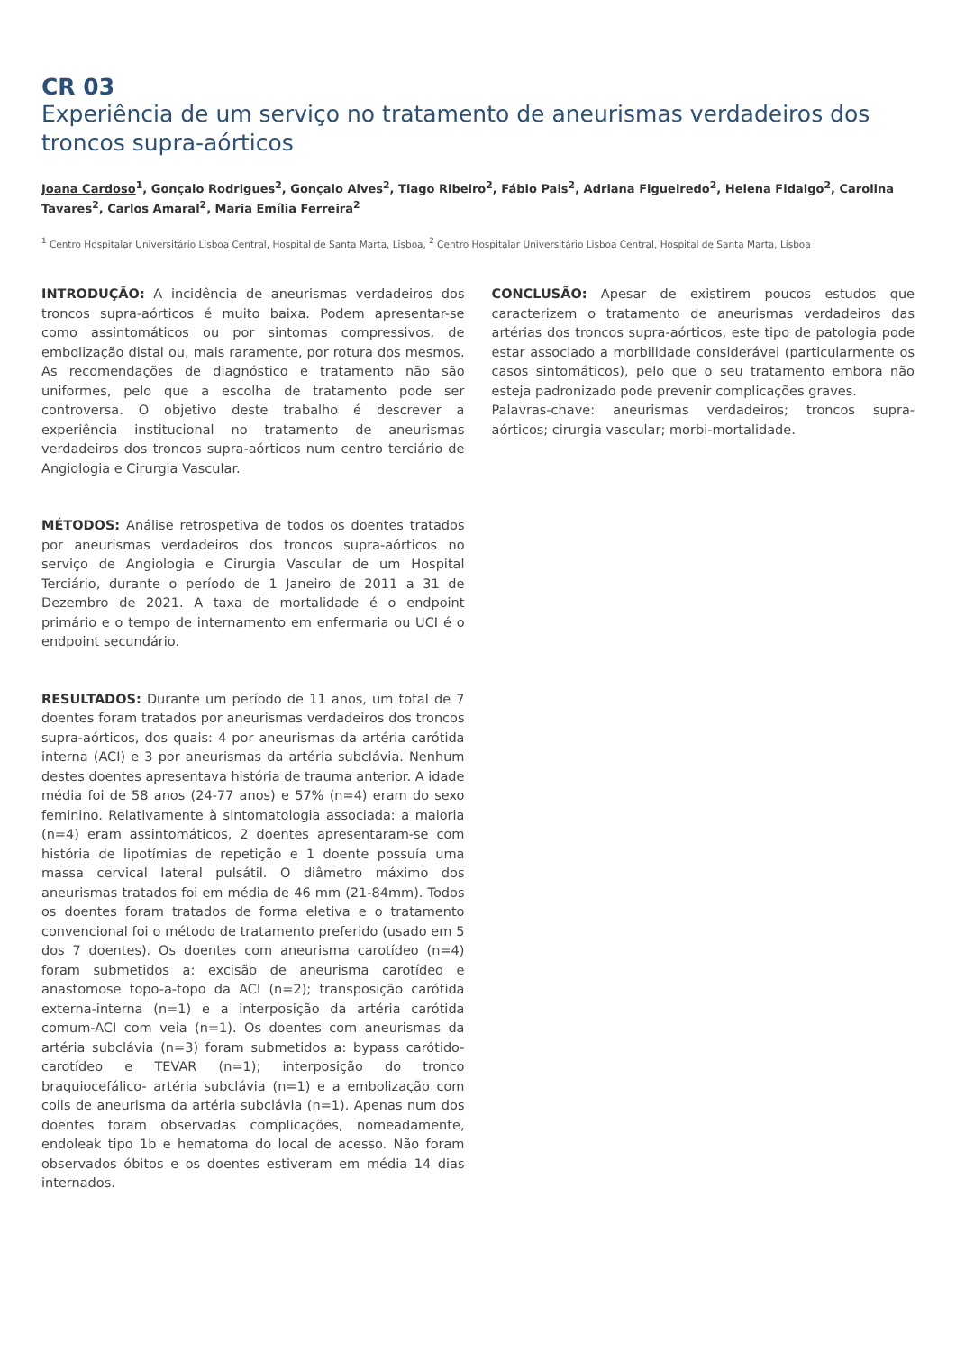CR 03
Experiência de um serviço no tratamento de aneurismas verdadeiros dos troncos supra-aórticos
Joana Cardoso<sup>1</sup>, Gonçalo Rodrigues<sup>2</sup>, Gonçalo Alves<sup>2</sup>, Tiago Ribeiro<sup>2</sup>, Fábio Pais<sup>2</sup>, Adriana Figueiredo<sup>2</sup>, Helena Fidalgo<sup>2</sup>, Carolina Tavares<sup>2</sup>, Carlos Amaral<sup>2</sup>, Maria Emília Ferreira<sup>2</sup>
<sup>1</sup> Centro Hospitalar Universitário Lisboa Central, Hospital de Santa Marta, Lisboa, <sup>2</sup> Centro Hospitalar Universitário Lisboa Central, Hospital de Santa Marta, Lisboa
INTRODUÇÃO: A incidência de aneurismas verdadeiros dos troncos supra-aórticos é muito baixa. Podem apresentar-se como assintomáticos ou por sintomas compressivos, de embolização distal ou, mais raramente, por rotura dos mesmos. As recomendações de diagnóstico e tratamento não são uniformes, pelo que a escolha de tratamento pode ser controversa. O objetivo deste trabalho é descrever a experiência institucional no tratamento de aneurismas verdadeiros dos troncos supra-aórticos num centro terciário de Angiologia e Cirurgia Vascular.
MÉTODOS: Análise retrospetiva de todos os doentes tratados por aneurismas verdadeiros dos troncos supra-aórticos no serviço de Angiologia e Cirurgia Vascular de um Hospital Terciário, durante o período de 1 Janeiro de 2011 a 31 de Dezembro de 2021. A taxa de mortalidade é o endpoint primário e o tempo de internamento em enfermaria ou UCI é o endpoint secundário.
RESULTADOS: Durante um período de 11 anos, um total de 7 doentes foram tratados por aneurismas verdadeiros dos troncos supra-aórticos, dos quais: 4 por aneurismas da artéria carótida interna (ACI) e 3 por aneurismas da artéria subclávia. Nenhum destes doentes apresentava história de trauma anterior. A idade média foi de 58 anos (24-77 anos) e 57% (n=4) eram do sexo feminino. Relativamente à sintomatologia associada: a maioria (n=4) eram assintomáticos, 2 doentes apresentaram-se com história de lipotímias de repetição e 1 doente possuía uma massa cervical lateral pulsátil. O diâmetro máximo dos aneurismas tratados foi em média de 46 mm (21-84mm). Todos os doentes foram tratados de forma eletiva e o tratamento convencional foi o método de tratamento preferido (usado em 5 dos 7 doentes). Os doentes com aneurisma carotídeo (n=4) foram submetidos a: excisão de aneurisma carotídeo e anastomose topo-a-topo da ACI (n=2); transposição carótida externa-interna (n=1) e a interposição da artéria carótida comum-ACI com veia (n=1). Os doentes com aneurismas da artéria subclávia (n=3) foram submetidos a: bypass carótido-carotídeo e TEVAR (n=1); interposição do tronco braquiocefálico- artéria subclávia (n=1) e a embolização com coils de aneurisma da artéria subclávia (n=1). Apenas num dos doentes foram observadas complicações, nomeadamente, endoleak tipo 1b e hematoma do local de acesso. Não foram observados óbitos e os doentes estiveram em média 14 dias internados.
CONCLUSÃO: Apesar de existirem poucos estudos que caracterizem o tratamento de aneurismas verdadeiros das artérias dos troncos supra-aórticos, este tipo de patologia pode estar associado a morbilidade considerável (particularmente os casos sintomáticos), pelo que o seu tratamento embora não esteja padronizado pode prevenir complicações graves.
Palavras-chave: aneurismas verdadeiros; troncos supra-aórticos; cirurgia vascular; morbi-mortalidade.